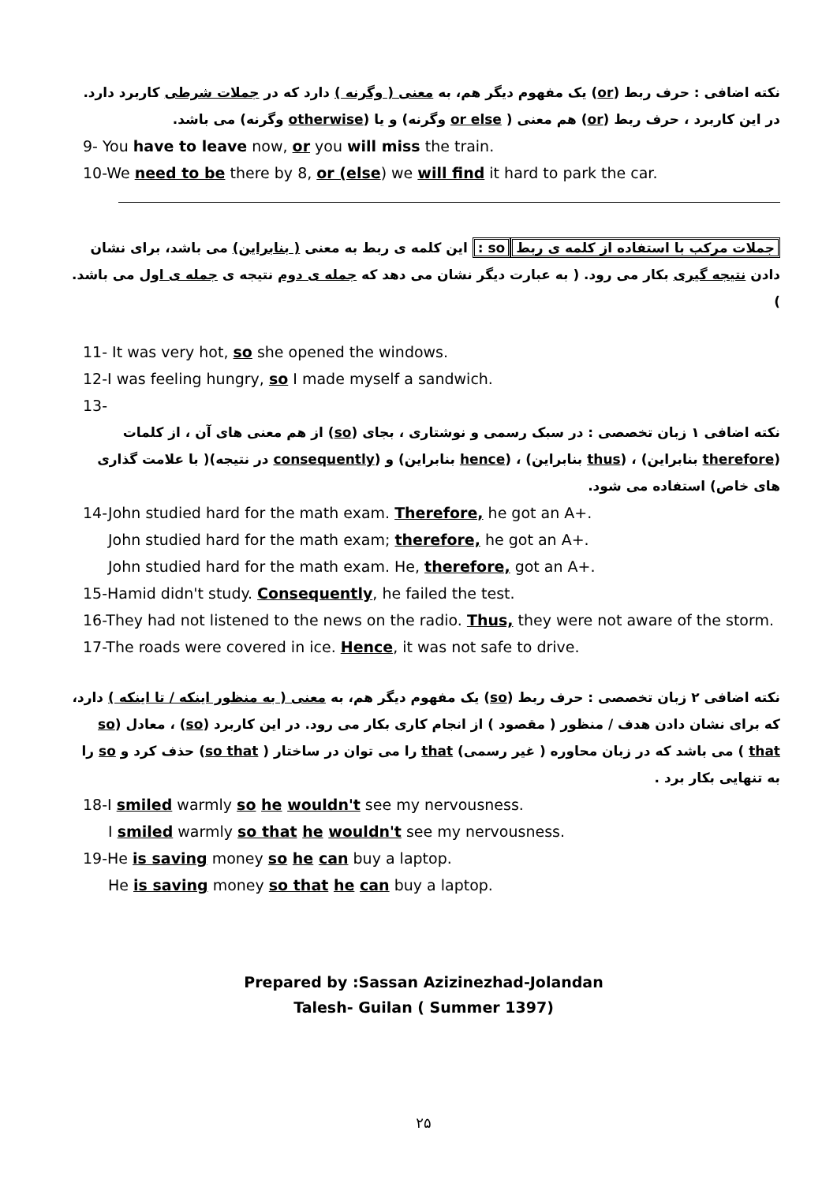نکته اضافی : حرف ربط (or) یک مفهوم دیگر هم، به معنی ( وگرنه ) دارد که در جملات شرطی کاربرد دارد. در این کاربرد ، حرف ربط (or) هم معنی ( or else وگرنه) و یا (otherwise وگرنه) می باشد.
9- You have to leave now, or you will miss the train.
10-We need to be there by 8, or (else) we will find it hard to park the car.
جملات مرکب با استفاده از کلمه ی ربط so : این کلمه ی ربط به معنی ( بنابراین) می باشد، برای نشان دادن نتیجه گیری بکار می رود. ( به عبارت دیگر نشان می دهد که جمله ی دوم نتیجه ی جمله ی اول می باشد. )
11- It was very hot, so she opened the windows.
12-I was feeling hungry, so I made myself a sandwich.
13-
نکته اضافی ۱ زبان تخصصی : در سبک رسمی و نوشتاری ، بجای (so) از هم معنی های آن ، از کلمات (therefore بنابراین) ، (thus بنابراین) ، (hence بنابراین) و (consequently در نتیجه)( با علامت گذاری های خاص) استفاده می شود.
14-John studied hard for the math exam. Therefore, he got an A+.
John studied hard for the math exam; therefore, he got an A+.
John studied hard for the math exam. He, therefore, got an A+.
15-Hamid didn't study. Consequently, he failed the test.
16-They had not listened to the news on the radio. Thus, they were not aware of the storm.
17-The roads were covered in ice. Hence, it was not safe to drive.
نکته اضافی ۲ زبان تخصصی : حرف ربط (so) یک مفهوم دیگر هم، به معنی ( به منظور اینکه / تا اینکه ) دارد، که برای نشان دادن هدف / منظور ( مقصود ) از انجام کاری بکار می رود. در این کاربرد (so) ، معادل (so that ) می باشد که در زبان محاوره ( غیر رسمی) that را می توان در ساختار ( so that) حذف کرد و so را به تنهایی بکار برد .
18-I smiled warmly so he wouldn't see my nervousness.
I smiled warmly so that he wouldn't see my nervousness.
19-He is saving money so he can buy a laptop.
He is saving money so that he can buy a laptop.
Prepared by :Sassan Azizinezhad-Jolandan
Talesh- Guilan ( Summer 1397)
۲۵